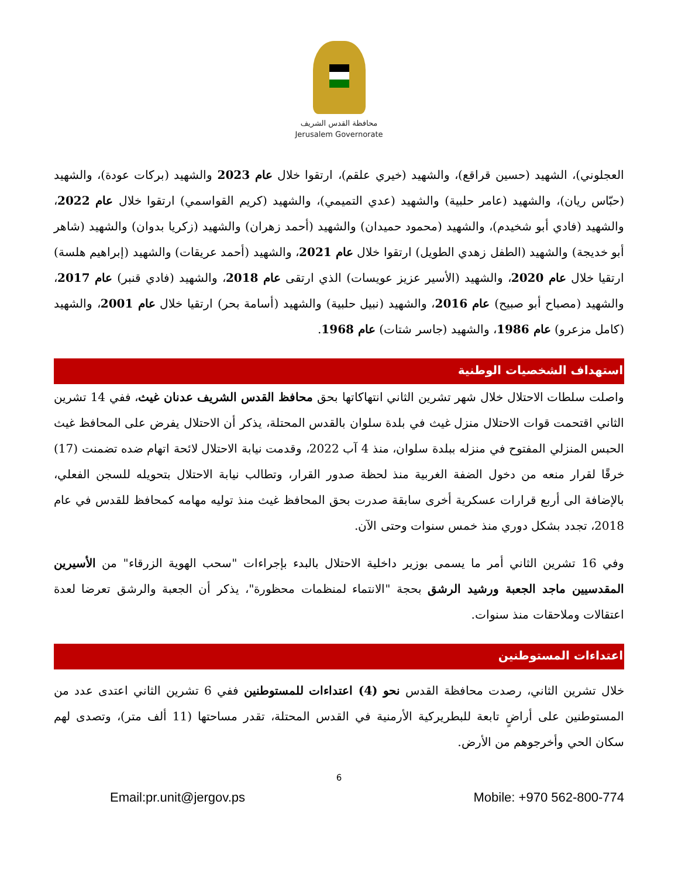محافظة القدس الشريف
Jerusalem Governorate
العجلوني)، الشهيد (حسين قراقع)، والشهيد (خيري علقم)، ارتقوا خلال عام 2023 والشهيد (بركات عودة)، والشهيد (حبّاس ريان)، والشهيد (عامر حلبية) والشهيد (عدي التميمي)، والشهيد (كريم القواسمي) ارتقوا خلال عام 2022، والشهيد (فادي أبو شخيدم)، والشهيد (محمود حميدان) والشهيد (أحمد زهران) والشهيد (زكريا بدوان) والشهيد (شاهر أبو خديجة) والشهيد (الطفل زهدي الطويل) ارتقوا خلال عام 2021، والشهيد (أحمد عريقات) والشهيد (إبراهيم هلسة) ارتقيا خلال عام 2020، والشهيد (الأسير عزيز عويسات) الذي ارتقى عام 2018، والشهيد (فادي قنبر) عام 2017، والشهيد (مصباح أبو صبيح) عام 2016، والشهيد (نبيل حلبية) والشهيد (أسامة بحر) ارتقيا خلال عام 2001، والشهيد (كامل مزعرو) عام 1986، والشهيد (جاسر شتات) عام 1968.
استهداف الشخصيات الوطنية
واصلت سلطات الاحتلال خلال شهر تشرين الثاني انتهاكاتها بحق محافظ القدس الشريف عدنان غيث، ففي 14 تشرين الثاني اقتحمت قوات الاحتلال منزل غيث في بلدة سلوان بالقدس المحتلة، يذكر أن الاحتلال يفرض على المحافظ غيث الحبس المنزلي المفتوح في منزله ببلدة سلوان، منذ 4 آب 2022، وقدمت نيابة الاحتلال لائحة اتهام ضده تضمنت (17) خرقًا لقرار منعه من دخول الضفة الغربية منذ لحظة صدور القرار، وتطالب نيابة الاحتلال بتحويله للسجن الفعلي، بالإضافة الى أربع قرارات عسكرية أخرى سابقة صدرت بحق المحافظ غيث منذ توليه مهامه كمحافظ للقدس في عام 2018، تجدد بشكل دوري منذ خمس سنوات وحتى الآن.
وفي 16 تشرين الثاني أمر ما يسمى بوزير داخلية الاحتلال بالبدء بإجراءات "سحب الهوية الزرقاء" من الأسيرين المقدسيين ماجد الجعبة ورشيد الرشق بحجة "الانتماء لمنظمات محظورة"، يذكر أن الجعبة والرشق تعرضا لعدة اعتقالات وملاحقات منذ سنوات.
اعتداءات المستوطنين
خلال تشرين الثاني، رصدت محافظة القدس نحو (4) اعتداءات للمستوطنين ففي 6 تشرين الثاني اعتدى عدد من المستوطنين على أراضٍ تابعة للبطريركية الأرمنية في القدس المحتلة، تقدر مساحتها (11 ألف متر)، وتصدى لهم سكان الحي وأخرجوهم من الأرض.
6
Email:pr.unit@jergov.ps Mobile: +970 562-800-774